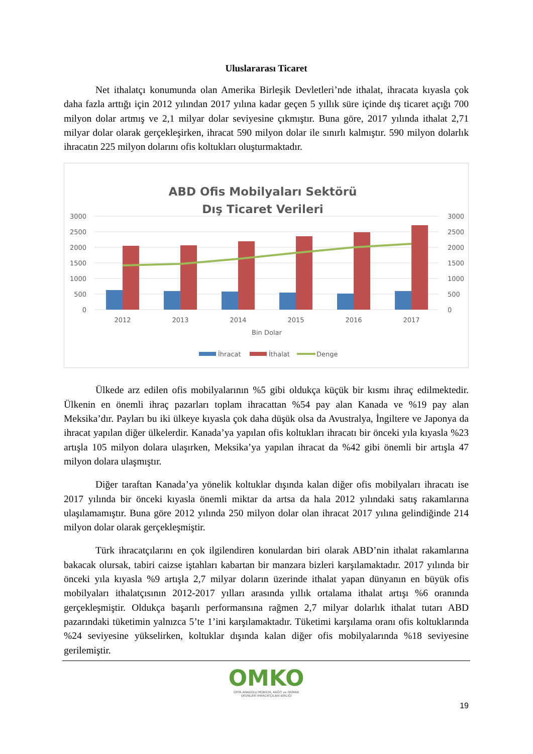Uluslararası Ticaret
Net ithalatçı konumunda olan Amerika Birleşik Devletleri’nde ithalat, ihracata kıyasla çok daha fazla arttığı için 2012 yılından 2017 yılına kadar geçen 5 yıllık süre içinde dış ticaret açığı 700 milyon dolar artmış ve 2,1 milyar dolar seviyesine çıkmıştır. Buna göre, 2017 yılında ithalat 2,71 milyar dolar olarak gerçekleşirken, ihracat 590 milyon dolar ile sınırlı kalmıştır. 590 milyon dolarlık ihracatın 225 milyon dolarını ofis koltukları oluşturmaktadır.
ABD Ofis Mobilyaları Sektörü
Dış Ticaret Verileri
3000
2500
2000
1500
1000
500
0
3000
2500
2000
1500
1000
500
0
2012
2013
2014
2015
2016
2017
Bin Dolar
İhracat
İthalat
Denge
Ülkede arz edilen ofis mobilyalarının %5 gibi oldukça küçük bir kısmı ihraç edilmektedir. Ülkenin en önemli ihraç pazarları toplam ihracattan %54 pay alan Kanada ve %19 pay alan Meksika’dır. Payları bu iki ülkeye kıyasla çok daha düşük olsa da Avustralya, İngiltere ve Japonya da ihracat yapılan diğer ülkelerdir. Kanada’ya yapılan ofis koltukları ihracatı bir önceki yıla kıyasla %23 artışla 105 milyon dolara ulaşırken, Meksika’ya yapılan ihracat da %42 gibi önemli bir artışla 47 milyon dolara ulaşmıştır.
Diğer taraftan Kanada’ya yönelik koltuklar dışında kalan diğer ofis mobilyaları ihracatı ise 2017 yılında bir önceki kıyasla önemli miktar da artsa da hala 2012 yılındaki satış rakamlarına ulaşılamamıştır. Buna göre 2012 yılında 250 milyon dolar olan ihracat 2017 yılına gelindiğinde 214 milyon dolar olarak gerçekleşmiştir.
Türk ihracatçılarını en çok ilgilendiren konulardan biri olarak ABD’nin ithalat rakamlarına bakacak olursak, tabiri caizse iştahları kabartan bir manzara bizleri karşılamaktadır. 2017 yılında bir önceki yıla kıyasla %9 artışla 2,7 milyar doların üzerinde ithalat yapan dünyanın en büyük ofis mobilyaları ithalatçısının 2012-2017 yılları arasında yıllık ortalama ithalat artışı %6 oranında gerçekleşmiştir. Oldukça başarılı performansına rağmen 2,7 milyar dolarlık ithalat tutarı ABD pazarındaki tüketimin yalnızca 5’te 1’ini karşılamaktadır. Tüketimi karşılama oranı ofis koltuklarında %24 seviyesine yükselirken, koltuklar dışında kalan diğer ofis mobilyalarında %18 seviyesine gerilemiştir.
OMKO
ORTA ANADOLU MOBİLYA, KAĞIT ve ORMAN
ÜRÜNLERİ İHRACATÇILARI BİRLİĞİ
19